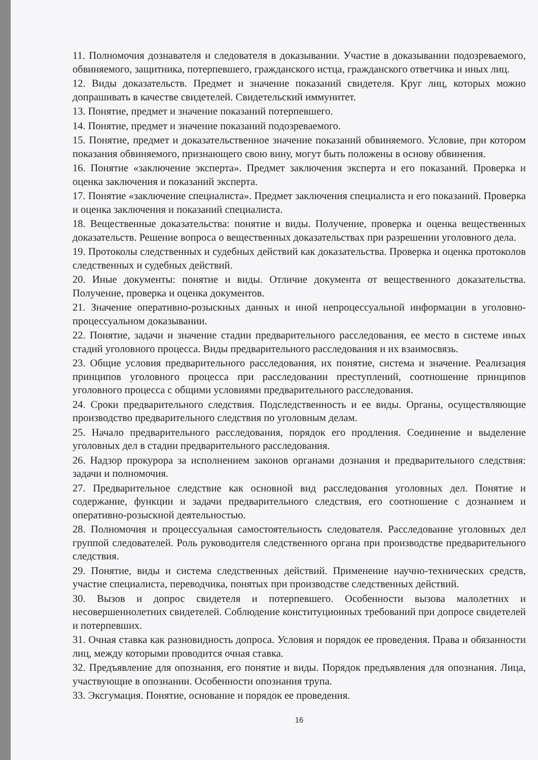11. Полномочия дознавателя и следователя в доказывании. Участие в доказывании подозреваемого, обвиняемого, защитника, потерпевшего, гражданского истца, гражданского ответчика и иных лиц.
12. Виды доказательств. Предмет и значение показаний свидетеля. Круг лиц, которых можно допрашивать в качестве свидетелей. Свидетельский иммунитет.
13. Понятие, предмет и значение показаний потерпевшего.
14. Понятие, предмет и значение показаний подозреваемого.
15. Понятие, предмет и доказательственное значение показаний обвиняемого. Условие, при котором показания обвиняемого, признающего свою вину, могут быть положены в основу обвинения.
16. Понятие «заключение эксперта». Предмет заключения эксперта и его показаний. Проверка и оценка заключения и показаний эксперта.
17. Понятие «заключение специалиста». Предмет заключения специалиста и его показаний. Проверка и оценка заключения и показаний специалиста.
18. Вещественные доказательства: понятие и виды. Получение, проверка и оценка вещественных доказательств. Решение вопроса о вещественных доказательствах при разрешении уголовного дела.
19. Протоколы следственных и судебных действий как доказательства. Проверка и оценка протоколов следственных и судебных действий.
20. Иные документы: понятие и виды. Отличие документа от вещественного доказательства. Получение, проверка и оценка документов.
21. Значение оперативно-розыскных данных и иной непроцессуальной информации в уголовно-процессуальном доказывании.
22. Понятие, задачи и значение стадии предварительного расследования, ее место в системе иных стадий уголовного процесса. Виды предварительного расследования и их взаимосвязь.
23. Общие условия предварительного расследования, их понятие, система и значение. Реализация принципов уголовного процесса при расследовании преступлений, соотношение принципов уголовного процесса с общими условиями предварительного расследования.
24. Сроки предварительного следствия. Подследственность и ее виды. Органы, осуществляющие производство предварительного следствия по уголовным делам.
25. Начало предварительного расследования, порядок его продления. Соединение и выделение уголовных дел в стадии предварительного расследования.
26. Надзор прокурора за исполнением законов органами дознания и предварительного следствия: задачи и полномочия.
27. Предварительное следствие как основной вид расследования уголовных дел. Понятие и содержание, функции и задачи предварительного следствия, его соотношение с дознанием и оперативно-розыскной деятельностью.
28. Полномочия и процессуальная самостоятельность следователя. Расследование уголовных дел группой следователей. Роль руководителя следственного органа при производстве предварительного следствия.
29. Понятие, виды и система следственных действий. Применение научно-технических средств, участие специалиста, переводчика, понятых при производстве следственных действий.
30. Вызов и допрос свидетеля и потерпевшего. Особенности вызова малолетних и несовершеннолетних свидетелей. Соблюдение конституционных требований при допросе свидетелей и потерпевших.
31. Очная ставка как разновидность допроса. Условия и порядок ее проведения. Права и обязанности лиц, между которыми проводится очная ставка.
32. Предъявление для опознания, его понятие и виды. Порядок предъявления для опознания. Лица, участвующие в опознании. Особенности опознания трупа.
33. Эксгумация. Понятие, основание и порядок ее проведения.
16